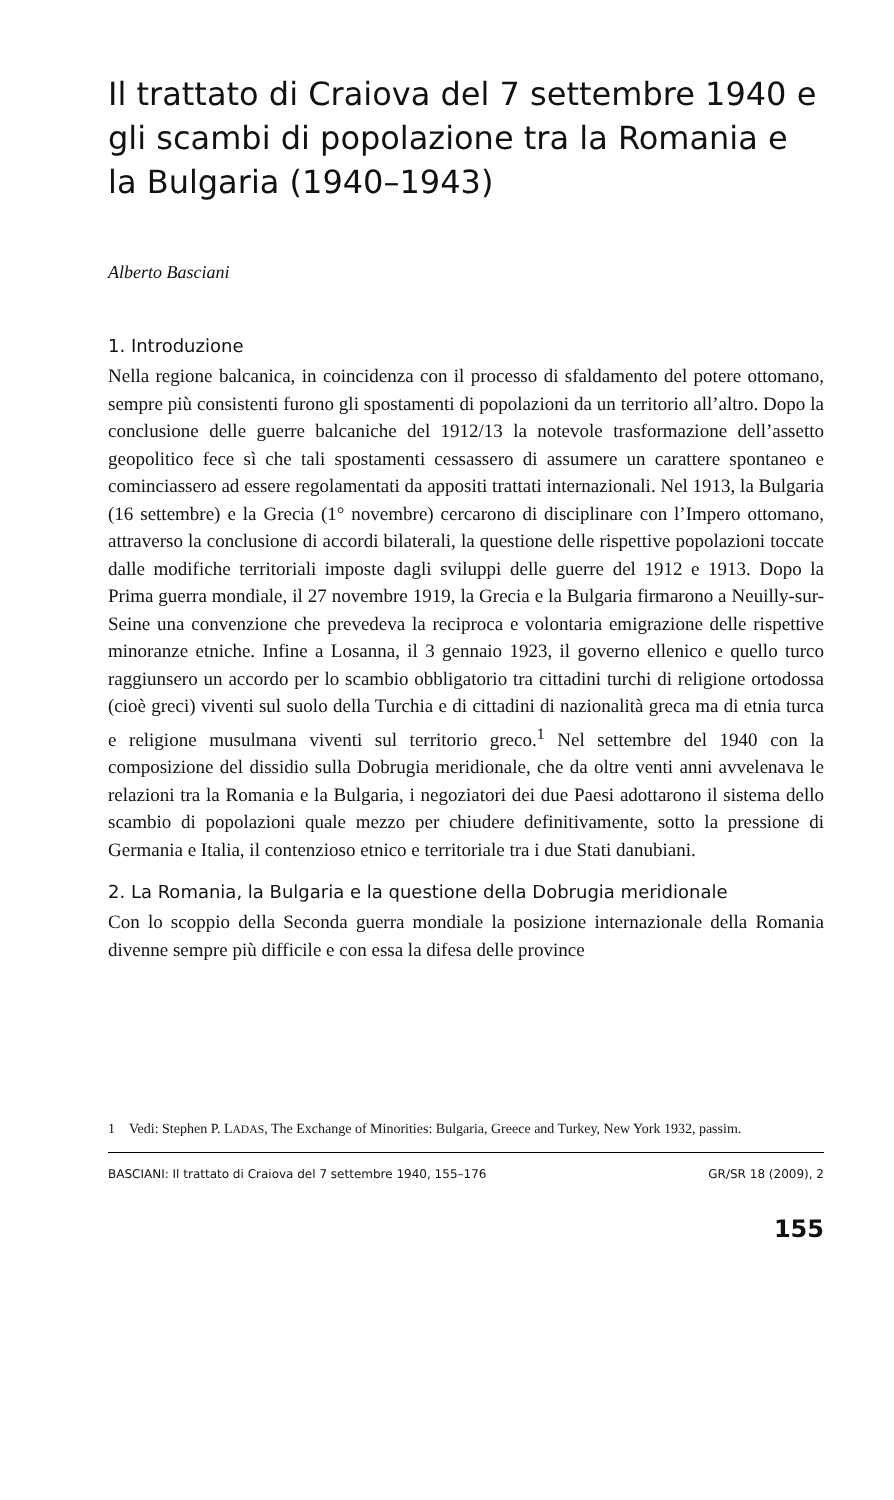Il trattato di Craiova del 7 settembre 1940 e gli scambi di popolazione tra la Romania e la Bulgaria (1940–1943)
Alberto Basciani
1. Introduzione
Nella regione balcanica, in coincidenza con il processo di sfaldamento del potere ottomano, sempre più consistenti furono gli spostamenti di popolazioni da un territorio all’altro. Dopo la conclusione delle guerre balcaniche del 1912/13 la notevole trasformazione dell’assetto geopolitico fece sì che tali spostamenti cessassero di assumere un carattere spontaneo e cominciassero ad essere regolamentati da appositi trattati internazionali. Nel 1913, la Bulgaria (16 settembre) e la Grecia (1° novembre) cercarono di disciplinare con l’Impero ottomano, attraverso la conclusione di accordi bilaterali, la questione delle rispettive popolazioni toccate dalle modifiche territoriali imposte dagli sviluppi delle guerre del 1912 e 1913. Dopo la Prima guerra mondiale, il 27 novembre 1919, la Grecia e la Bulgaria firmarono a Neuilly-sur-Seine una convenzione che prevedeva la reciproca e volontaria emigrazione delle rispettive minoranze etniche. Infine a Losanna, il 3 gennaio 1923, il governo ellenico e quello turco raggiunsero un accordo per lo scambio obbligatorio tra cittadini turchi di religione ortodossa (cioè greci) viventi sul suolo della Turchia e di cittadini di nazionalità greca ma di etnia turca e religione musulmana viventi sul territorio greco.<sup>1</sup> Nel settembre del 1940 con la composizione del dissidio sulla Dobrugia meridionale, che da oltre venti anni avvelenava le relazioni tra la Romania e la Bulgaria, i negoziatori dei due Paesi adottarono il sistema dello scambio di popolazioni quale mezzo per chiudere definitivamente, sotto la pressione di Germania e Italia, il contenzioso etnico e territoriale tra i due Stati danubiani.
2. La Romania, la Bulgaria e la questione della Dobrugia meridionale
Con lo scoppio della Seconda guerra mondiale la posizione internazionale della Romania divenne sempre più difficile e con essa la difesa delle province
1 Vedi: Stephen P. LADAS, The Exchange of Minorities: Bulgaria, Greece and Turkey, New York 1932, passim.
BASCIANI: Il trattato di Craiova del 7 settembre 1940, 155–176 GR/SR 18 (2009), 2
155